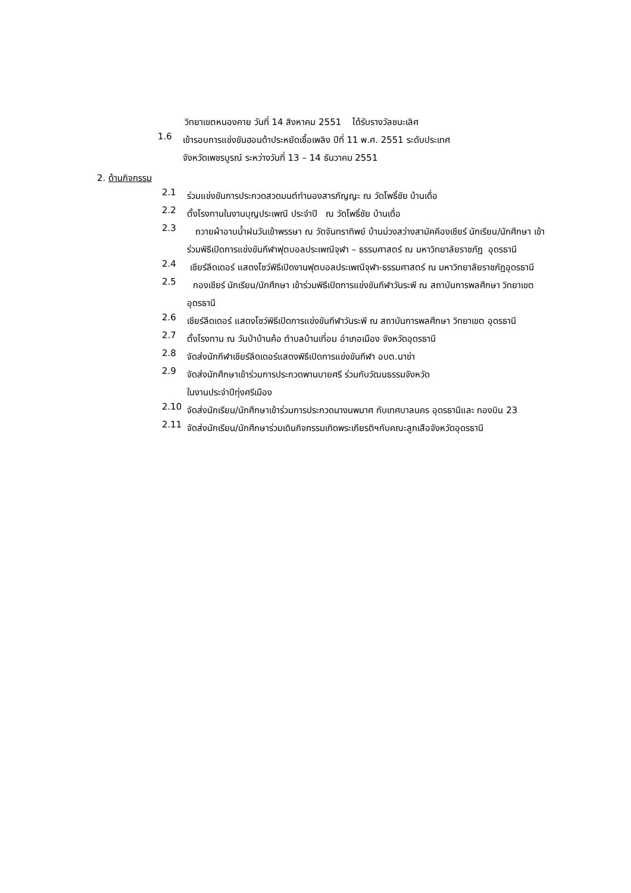วิทยาเขตหนองคาย วันที่ 14 สิงหาคม 2551 ได้รับรางวัลชนะเลิศ
1.6
เข้ารอบการแข่งขันฮอนด้าประหยัดเชื้อเพลิง ปีที่ 11 พ.ศ. 2551 ระดับประเทศ
จังหวัดเพชรบูรณ์ ระหว่างวันที่ 13 – 14 ธันวาคม 2551
2. ด้านกิจกรรม
2.1
ร่วมแข่งขันการประกวดสวดมนต์ทำนองสารภัญญะ ณ วัดโพธิ์ชัย บ้านเดื่อ
2.2
ตั้งโรงทานในงานบุญประเพณี ประจำปี ณ วัดโพธิ์ชัย บ้านเดื่อ
2.3
ถวายผ้าอาบน้ำฝนวันเข้าพรรษา ณ วัดจันทราทิพย์ บ้านม่วงสว่างสามัคคีองเชียร์ นักเรียน/นักศึกษา เข้าร่วมพิธีเปิดการแข่งขันกีฬาฟุตบอลประเพณีจุฬา – ธรรมศาสตร์ ณ มหาวิทยาลัยราชภัฏ อุดรธานี
2.4
เชียร์ลีดเดอร์ แสดงโชว์พิธีเปิดงานฟุตบอลประเพณีจุฬา-ธรรมศาสตร์ ณ มหาวิทยาลัยราชภัฏอุดรธานี
2.5
กองเชียร์ นักเรียน/นักศึกษา เข้าร่วมพิธีเปิดการแข่งขันกีฬาวันระพี ณ สถาบันการพลศึกษา วิทยาเขตอุดรธานี
2.6
เชียร์ลีดเดอร์ แสดงโชว์พิธีเปิดการแข่งขันกีฬาวันระพี ณ สถาบันการพลศึกษา วิทยาเขต อุดรธานี
2.7
ตั้งโรงทาน ณ วันป่าบ้านค้อ ตำบลบ้านเที่อม อำเภอเมือง จังหวัดอุดรธานี
2.8
จัดส่งนักกีฬาเชียร์ลีดเดอร์แสดงพิธีเปิดการแข่งขันกีฬา อบต.นาข่า
2.9
จัดส่งนักศึกษาเข้าร่วมการประกวดพานบายศรี ร่วมกับวัฒนธรรมจังหวัด
ในงานประจำปีทุ่งศรีเมือง
2.10
จัดส่งนักเรียน/นักศึกษาเข้าร่วมการประกวดนางนพมาศ กับเทศบาลนคร อุดรธานีและ กองบิน 23
2.11
จัดส่งนักเรียน/นักศึกษาร่วมเดินกิจกรรมเทิดพระเกียรติฯกับคณะลูกเสือจังหวัดอุดรธานี